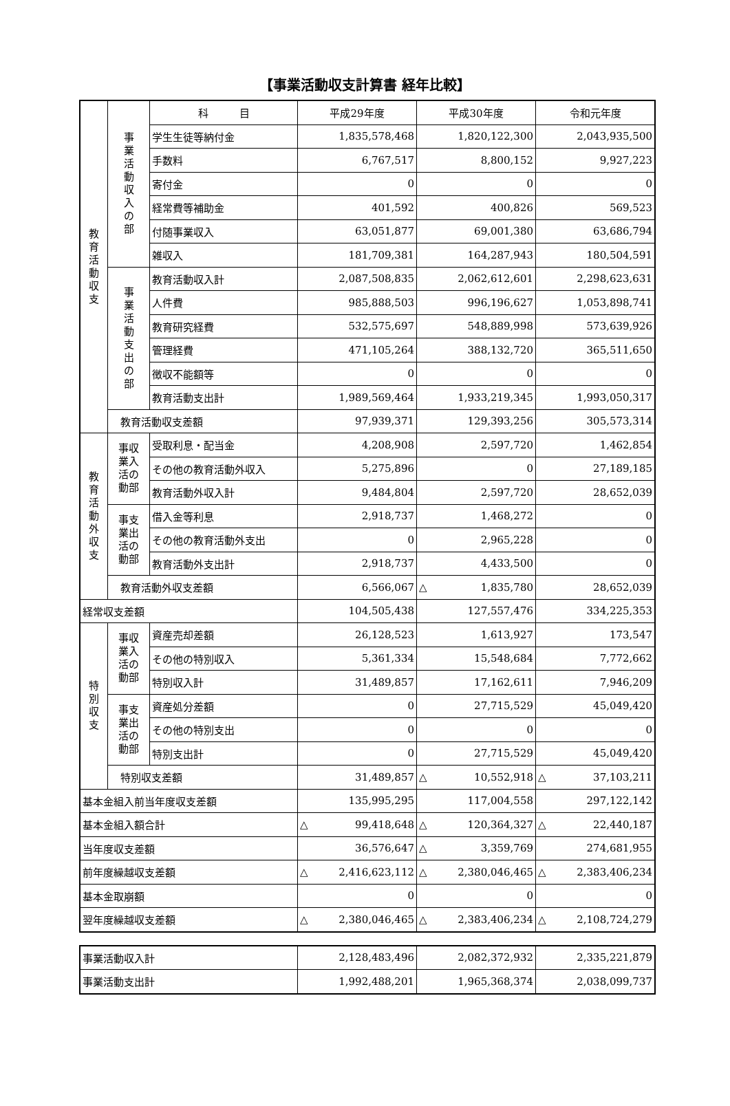【事業活動収支計算書 経年比較】
| 教 育 活 動 収 支 | 事 業 活 動 収 入 の 部 | 科 目 | 平成29年度 | 平成30年度 | 令和元年度 |
| | | 学生生徒等納付金 | 1,835,578,468 | 1,820,122,300 | 2,043,935,500 |
| | | 手数料 | 6,767,517 | 8,800,152 | 9,927,223 |
| | | 寄付金 | 0 | 0 | 0 |
| | | 経常費等補助金 | 401,592 | 400,826 | 569,523 |
| | | 付随事業収入 | 63,051,877 | 69,001,380 | 63,686,794 |
| | | 雑収入 | 181,709,381 | 164,287,943 | 180,504,591 |
| | 事 業 活 動 支 出 の 部 | 教育活動収入計 | 2,087,508,835 | 2,062,612,601 | 2,298,623,631 |
| | | 人件費 | 985,888,503 | 996,196,627 | 1,053,898,741 |
| | | 教育研究経費 | 532,575,697 | 548,889,998 | 573,639,926 |
| | | 管理経費 | 471,105,264 | 388,132,720 | 365,511,650 |
| | | 徴収不能額等 | 0 | 0 | 0 |
| | | 教育活動支出計 | 1,989,569,464 | 1,933,219,345 | 1,993,050,317 |
| | 教育活動収支差額 | | 97,939,371 | 129,393,256 | 305,573,314 |
| 教 育 活 動 外 収 支 | 事収 業入 活の 動部 | 受取利息・配当金 | 4,208,908 | 2,597,720 | 1,462,854 |
| | | その他の教育活動外収入 | 5,275,896 | 0 | 27,189,185 |
| | | 教育活動外収入計 | 9,484,804 | 2,597,720 | 28,652,039 |
| | 事支 業出 活の 動部 | 借入金等利息 | 2,918,737 | 1,468,272 | 0 |
| | | その他の教育活動外支出 | 0 | 2,965,228 | 0 |
| | | 教育活動外支出計 | 2,918,737 | 4,433,500 | 0 |
| | 教育活動外収支差額 | | 6,566,067 | △ 1,835,780 | 28,652,039 |
| 経常収支差額 | | | 104,505,438 | 127,557,476 | 334,225,353 |
| 特 別 収 支 | 事収 業入 活の 動部 | 資産売却差額 | 26,128,523 | 1,613,927 | 173,547 |
| | | その他の特別収入 | 5,361,334 | 15,548,684 | 7,772,662 |
| | | 特別収入計 | 31,489,857 | 17,162,611 | 7,946,209 |
| | 事支 業出 活の 動部 | 資産処分差額 | 0 | 27,715,529 | 45,049,420 |
| | | その他の特別支出 | 0 | 0 | 0 |
| | | 特別支出計 | 0 | 27,715,529 | 45,049,420 |
| | 特別収支差額 | | 31,489,857 | △ 10,552,918 | △ 37,103,211 |
| 基本金組入前当年度収支差額 | | | 135,995,295 | 117,004,558 | 297,122,142 |
| 基本金組入額合計 | | | △ 99,418,648 | △ 120,364,327 | △ 22,440,187 |
| 当年度収支差額 | | | 36,576,647 | △ 3,359,769 | 274,681,955 |
| 前年度繰越収支差額 | | | △ 2,416,623,112 | △ 2,380,046,465 | △ 2,383,406,234 |
| 基本金取崩額 | | | 0 | 0 | 0 |
| 翌年度繰越収支差額 | | | △ 2,380,046,465 | △ 2,383,406,234 | △ 2,108,724,279 |
| 事業活動収入計 | 2,128,483,496 | 2,082,372,932 | 2,335,221,879 |
| 事業活動支出計 | 1,992,488,201 | 1,965,368,374 | 2,038,099,737 |